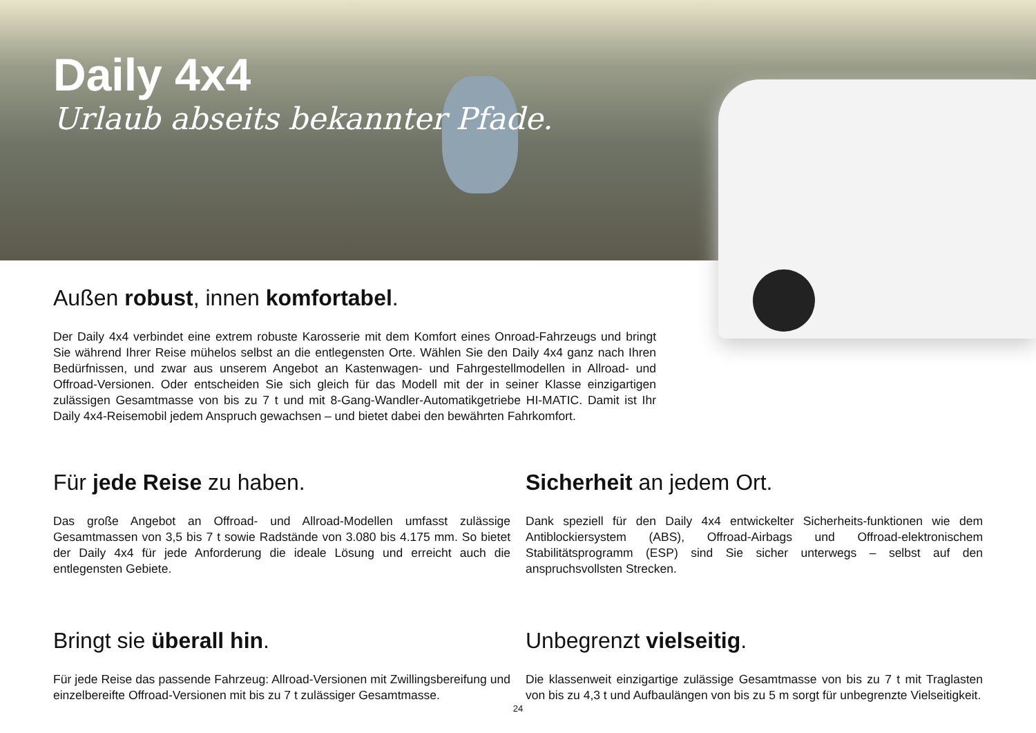Daily 4x4
Urlaub abseits bekannter Pfade.
Außen robust, innen komfortabel.
Der Daily 4x4 verbindet eine extrem robuste Karosserie mit dem Komfort eines Onroad-Fahrzeugs und bringt Sie während Ihrer Reise mühelos selbst an die entlegensten Orte. Wählen Sie den Daily 4x4 ganz nach Ihren Bedürfnissen, und zwar aus unserem Angebot an Kastenwagen- und Fahrgestellmodellen in Allroad- und Offroad-Versionen. Oder entscheiden Sie sich gleich für das Modell mit der in seiner Klasse einzigartigen zulässigen Gesamtmasse von bis zu 7 t und mit 8-Gang-Wandler-Automatikgetriebe HI-MATIC. Damit ist Ihr Daily 4x4-Reisemobil jedem Anspruch gewachsen – und bietet dabei den bewährten Fahrkomfort.
Für jede Reise zu haben.
Das große Angebot an Offroad- und Allroad-Modellen umfasst zulässige Gesamtmassen von 3,5 bis 7 t sowie Radstände von 3.080 bis 4.175 mm. So bietet der Daily 4x4 für jede Anforderung die ideale Lösung und erreicht auch die entlegensten Gebiete.
Sicherheit an jedem Ort.
Dank speziell für den Daily 4x4 entwickelter Sicherheits-funktionen wie dem Antiblockiersystem (ABS), Offroad-Airbags und Offroad-elektronischem Stabilitätsprogramm (ESP) sind Sie sicher unterwegs – selbst auf den anspruchsvollsten Strecken.
Bringt sie überall hin.
Für jede Reise das passende Fahrzeug: Allroad-Versionen mit Zwillingsbereifung und einzelbereifte Offroad-Versionen mit bis zu 7 t zulässiger Gesamtmasse.
Unbegrenzt vielseitig.
Die klassenweit einzigartige zulässige Gesamtmasse von bis zu 7 t mit Traglasten von bis zu 4,3 t und Aufbaulängen von bis zu 5 m sorgt für unbegrenzte Vielseitigkeit.
24